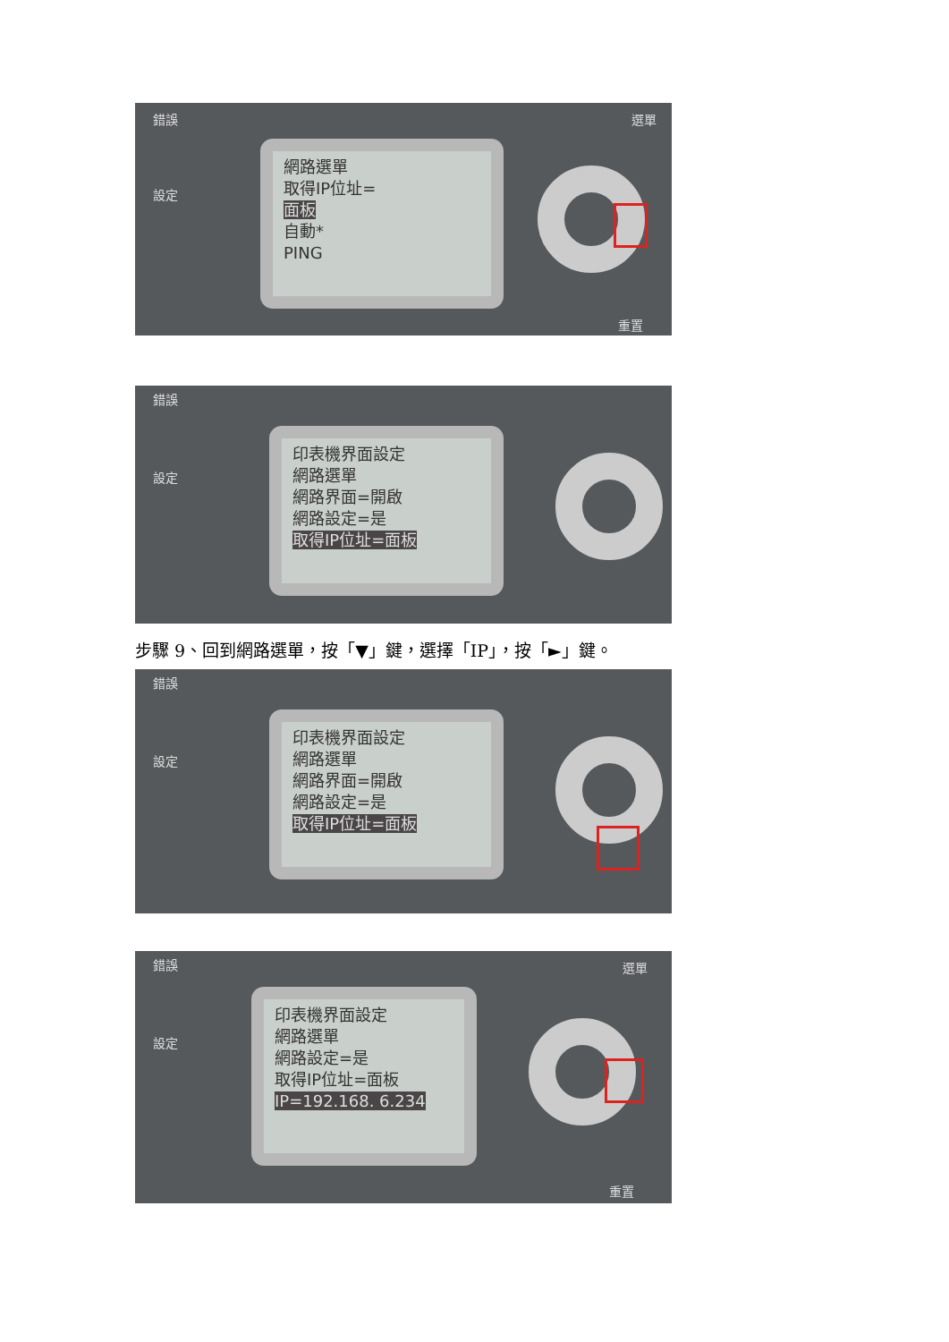錯誤
設定
網路選單
取得IP位址=
面板
自動*
PING
選單
重置
錯誤
設定
印表機界面設定
網路選單
網路界面=開啟
網路設定=是
取得IP位址=面板
步驟 9、回到網路選單，按「▼」鍵，選擇「IP」，按「►」鍵。
錯誤
設定
印表機界面設定
網路選單
網路界面=開啟
網路設定=是
取得IP位址=面板
錯誤
設定
印表機界面設定
網路選單
網路設定=是
取得IP位址=面板
IP=192.168. 6.234
選單
重置